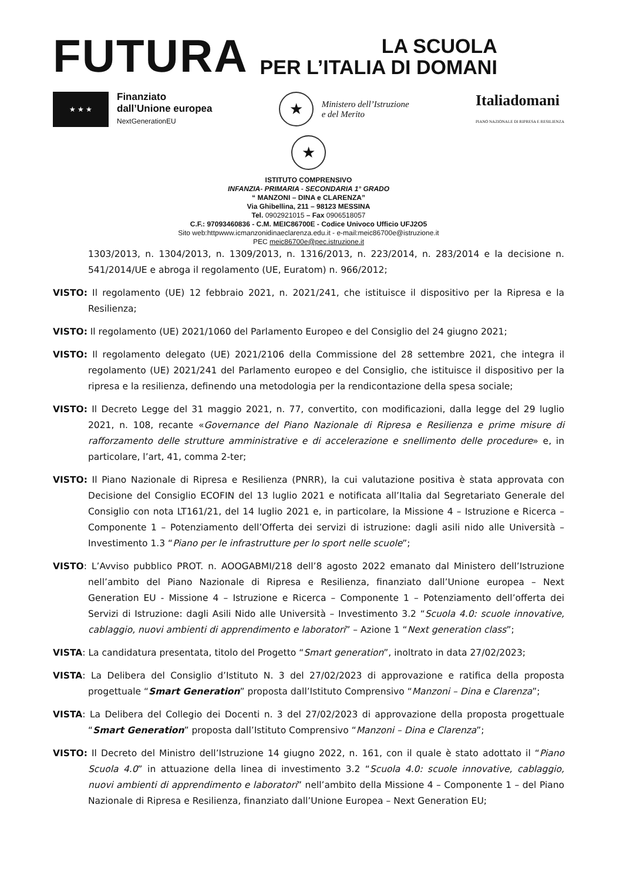FUTURA
LA SCUOLA
PER L’ITALIA DI DOMANI
★ ★ ★
Finanziato
dall’Unione europea
NextGenerationEU
★
Ministero dell’Istruzione
e del Merito
Italiadomani
PIANO NAZIONALE DI RIPRESA E RESILIENZA
★
ISTITUTO COMPRENSIVO
INFANZIA- PRIMARIA - SECONDARIA 1° GRADO
“ MANZONI – DINA e CLARENZA”
Via Ghibellina, 211 – 98123 MESSINA
Tel. 0902921015 – Fax 0906518057
C.F.: 97093460836 - C.M. MEIC86700E - Codice Univoco Ufficio UFJ2O5
Sito web:httpwww.icmanzonidinaeclarenza.edu.it - e-mail:meic86700e@istruzione.it
PEC meic86700e@pec.istruzione.it
1303/2013, n. 1304/2013, n. 1309/2013, n. 1316/2013, n. 223/2014, n. 283/2014 e la decisione n. 541/2014/UE e abroga il regolamento (UE, Euratom) n. 966/2012;
VISTO: Il regolamento (UE) 12 febbraio 2021, n. 2021/241, che istituisce il dispositivo per la Ripresa e la Resilienza;
VISTO: Il regolamento (UE) 2021/1060 del Parlamento Europeo e del Consiglio del 24 giugno 2021;
VISTO: Il regolamento delegato (UE) 2021/2106 della Commissione del 28 settembre 2021, che integra il regolamento (UE) 2021/241 del Parlamento europeo e del Consiglio, che istituisce il dispositivo per la ripresa e la resilienza, definendo una metodologia per la rendicontazione della spesa sociale;
VISTO: Il Decreto Legge del 31 maggio 2021, n. 77, convertito, con modificazioni, dalla legge del 29 luglio 2021, n. 108, recante «Governance del Piano Nazionale di Ripresa e Resilienza e prime misure di rafforzamento delle strutture amministrative e di accelerazione e snellimento delle procedure» e, in particolare, l’art, 41, comma 2-ter;
VISTO: Il Piano Nazionale di Ripresa e Resilienza (PNRR), la cui valutazione positiva è stata approvata con Decisione del Consiglio ECOFIN del 13 luglio 2021 e notificata all’Italia dal Segretariato Generale del Consiglio con nota LT161/21, del 14 luglio 2021 e, in particolare, la Missione 4 – Istruzione e Ricerca – Componente 1 – Potenziamento dell’Offerta dei servizi di istruzione: dagli asili nido alle Università – Investimento 1.3 “Piano per le infrastrutture per lo sport nelle scuole”;
VISTO: L’Avviso pubblico PROT. n. AOOGABMI/218 dell’8 agosto 2022 emanato dal Ministero dell’Istruzione nell’ambito del Piano Nazionale di Ripresa e Resilienza, finanziato dall’Unione europea – Next Generation EU - Missione 4 – Istruzione e Ricerca – Componente 1 – Potenziamento dell’offerta dei Servizi di Istruzione: dagli Asili Nido alle Università – Investimento 3.2 “Scuola 4.0: scuole innovative, cablaggio, nuovi ambienti di apprendimento e laboratori” – Azione 1 “Next generation class”;
VISTA: La candidatura presentata, titolo del Progetto “Smart generation”, inoltrato in data 27/02/2023;
VISTA: La Delibera del Consiglio d’Istituto N. 3 del 27/02/2023 di approvazione e ratifica della proposta progettuale “Smart Generation” proposta dall’Istituto Comprensivo “Manzoni – Dina e Clarenza”;
VISTA: La Delibera del Collegio dei Docenti n. 3 del 27/02/2023 di approvazione della proposta progettuale “Smart Generation” proposta dall’Istituto Comprensivo “Manzoni – Dina e Clarenza”;
VISTO: Il Decreto del Ministro dell’Istruzione 14 giugno 2022, n. 161, con il quale è stato adottato il “Piano Scuola 4.0” in attuazione della linea di investimento 3.2 “Scuola 4.0: scuole innovative, cablaggio, nuovi ambienti di apprendimento e laboratori” nell’ambito della Missione 4 – Componente 1 – del Piano Nazionale di Ripresa e Resilienza, finanziato dall’Unione Europea – Next Generation EU;